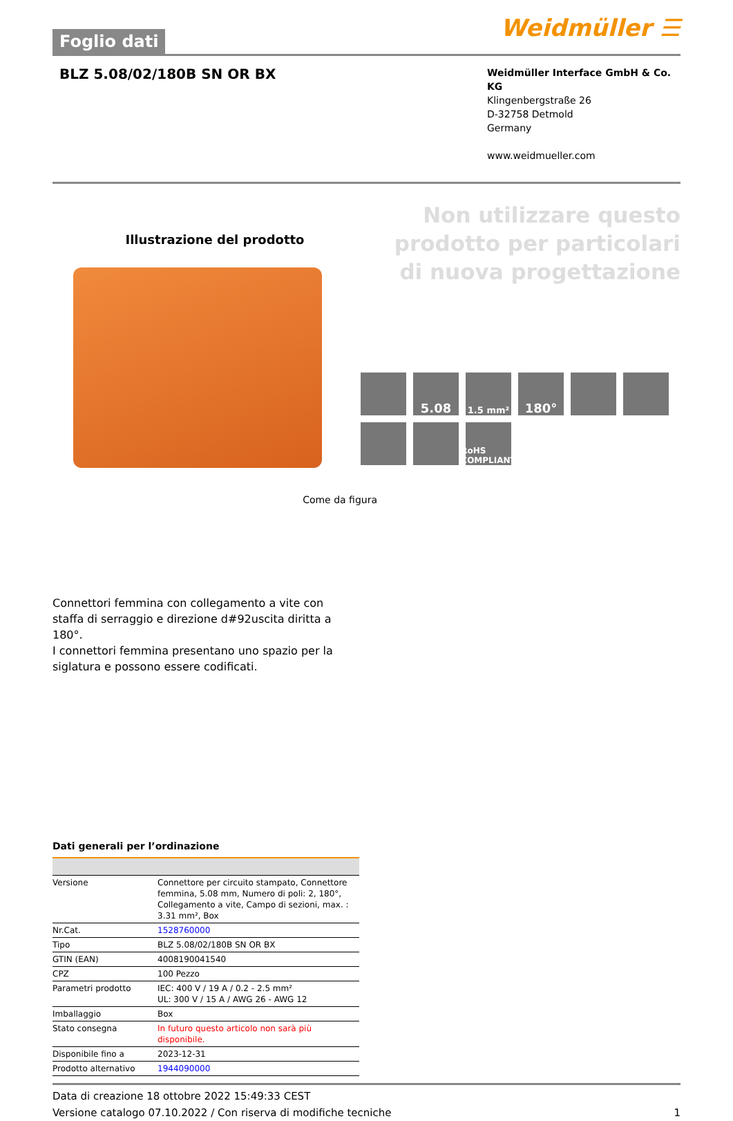Foglio dati
Weidmüller ☰
BLZ 5.08/02/180B SN OR BX
Weidmüller Interface GmbH & Co. KG
Klingenbergstraße 26
D-32758 Detmold
Germany
www.weidmueller.com
Illustrazione del prodotto
Come da figura
Non utilizzare questo prodotto per particolari di nuova progettazione
5.08
1.5 mm²
180°
RoHS COMPLIANT
Connettori femmina con collegamento a vite con staffa di serraggio e direzione d#92uscita diritta a 180°.
I connettori femmina presentano uno spazio per la siglatura e possono essere codificati.
Dati generali per l’ordinazione
| Versione | Connettore per circuito stampato, Connettore femmina, 5.08 mm, Numero di poli: 2, 180°, Collegamento a vite, Campo di sezioni, max. : 3.31 mm², Box |
| Nr.Cat. | 1528760000 |
| Tipo | BLZ 5.08/02/180B SN OR BX |
| GTIN (EAN) | 4008190041540 |
| CPZ | 100 Pezzo |
| Parametri prodotto | IEC: 400 V / 19 A / 0.2 - 2.5 mm² UL: 300 V / 15 A / AWG 26 - AWG 12 |
| Imballaggio | Box |
| Stato consegna | In futuro questo articolo non sarà più disponibile. |
| Disponibile fino a | 2023-12-31 |
| Prodotto alternativo | 1944090000 |
Data di creazione 18 ottobre 2022 15:49:33 CEST
Versione catalogo 07.10.2022 / Con riserva di modifiche tecniche 1